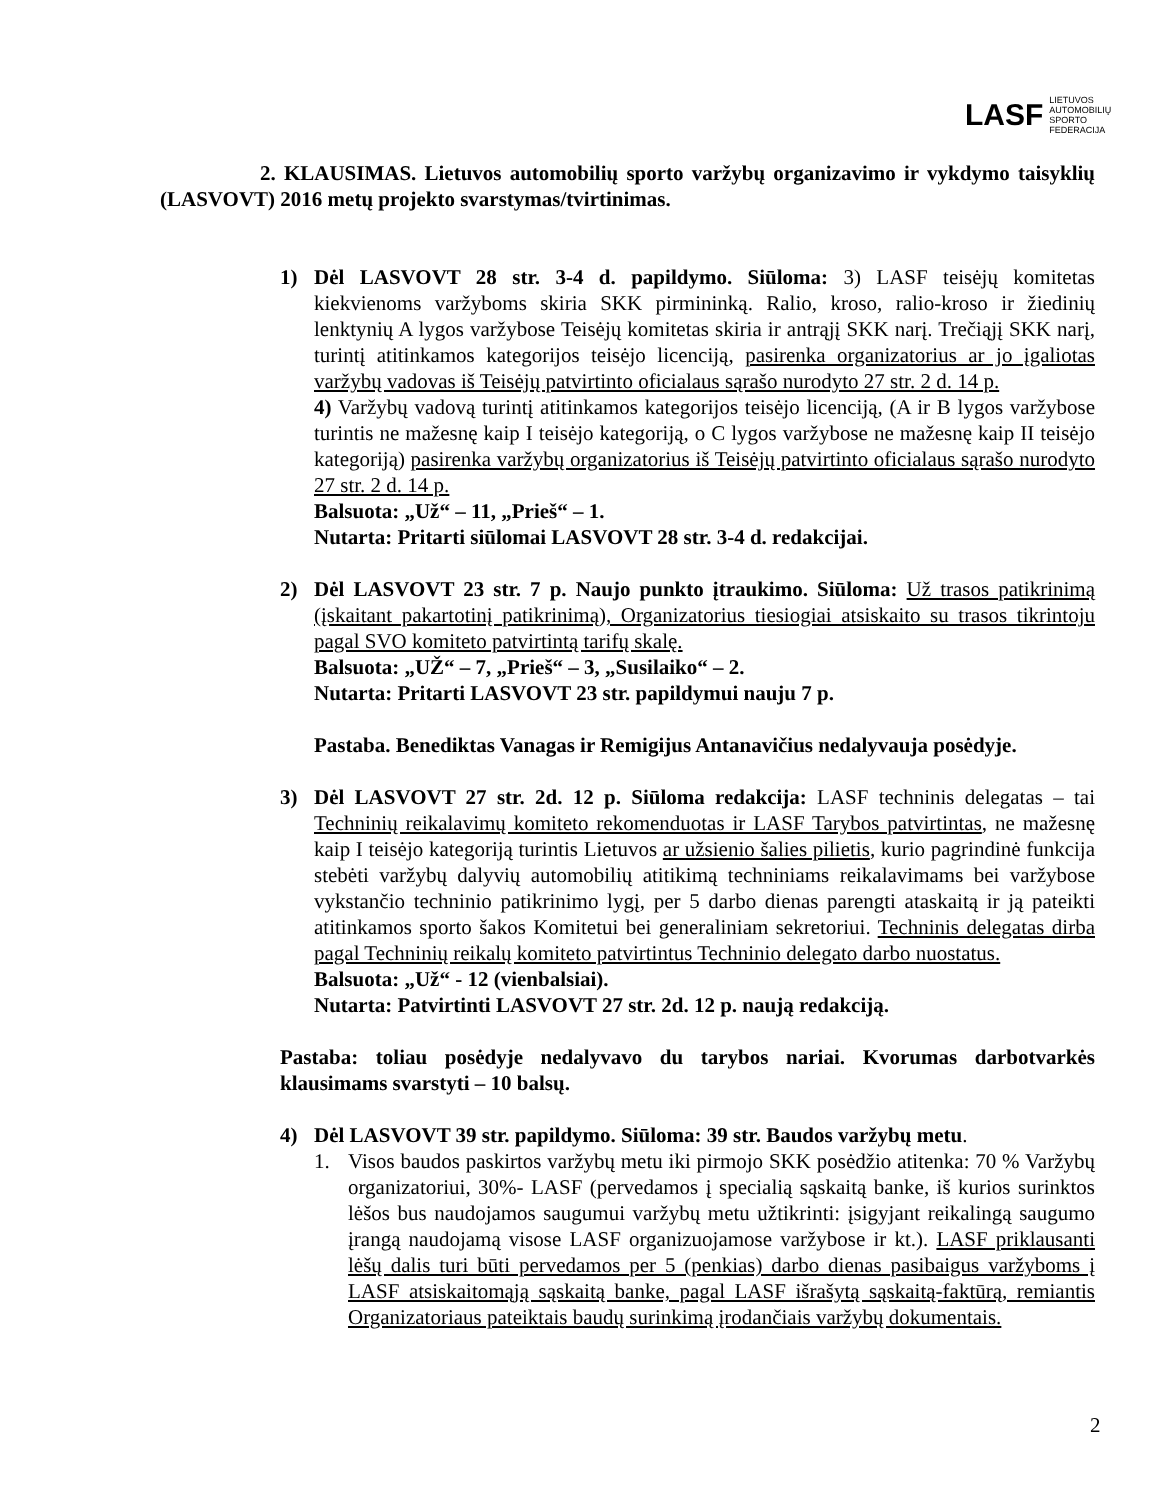LASF LIETUVOS
AUTOMOBILIŲ
SPORTO
FEDERACIJA
2. KLAUSIMAS. Lietuvos automobilių sporto varžybų organizavimo ir vykdymo taisyklių (LASVOVT) 2016 metų projekto svarstymas/tvirtinimas.
1) Dėl LASVOVT 28 str. 3-4 d. papildymo. Siūloma: 3) LASF teisėjų komitetas kiekvienoms varžyboms skiria SKK pirmininką. Ralio, kroso, ralio-kroso ir žiedinių lenktynių A lygos varžybose Teisėjų komitetas skiria ir antrąjį SKK narį. Trečiąjį SKK narį, turintį atitinkamos kategorijos teisėjo licenciją, pasirenka organizatorius ar jo įgaliotas varžybų vadovas iš Teisėjų patvirtinto oficialaus sąrašo nurodyto 27 str. 2 d. 14 p.
4) Varžybų vadovą turintį atitinkamos kategorijos teisėjo licenciją, (A ir B lygos varžybose turintis ne mažesnę kaip I teisėjo kategoriją, o C lygos varžybose ne mažesnę kaip II teisėjo kategoriją) pasirenka varžybų organizatorius iš Teisėjų patvirtinto oficialaus sąrašo nurodyto 27 str. 2 d. 14 p.
Balsuota: „Už“ – 11, „Prieš“ – 1.
Nutarta: Pritarti siūlomai LASVOVT 28 str. 3-4 d. redakcijai.
2) Dėl LASVOVT 23 str. 7 p. Naujo punkto įtraukimo. Siūloma: Už trasos patikrinimą (įskaitant pakartotinį patikrinimą), Organizatorius tiesiogiai atsiskaito su trasos tikrintoju pagal SVO komiteto patvirtintą tarifų skalę.
Balsuota: „UŽ“ – 7, „Prieš“ – 3, „Susilaiko“ – 2.
Nutarta: Pritarti LASVOVT 23 str. papildymui nauju 7 p.
Pastaba. Benediktas Vanagas ir Remigijus Antanavičius nedalyvauja posėdyje.
3) Dėl LASVOVT 27 str. 2d. 12 p. Siūloma redakcija: LASF techninis delegatas – tai Techninių reikalavimų komiteto rekomenduotas ir LASF Tarybos patvirtintas, ne mažesnę kaip I teisėjo kategoriją turintis Lietuvos ar užsienio šalies pilietis, kurio pagrindinė funkcija stebėti varžybų dalyvių automobilių atitikimą techniniams reikalavimams bei varžybose vykstančio techninio patikrinimo lygį, per 5 darbo dienas parengti ataskaitą ir ją pateikti atitinkamos sporto šakos Komitetui bei generaliniam sekretoriui. Techninis delegatas dirba pagal Techninių reikalų komiteto patvirtintus Techninio delegato darbo nuostatus.
Balsuota: „Už“ - 12 (vienbalsiai).
Nutarta: Patvirtinti LASVOVT 27 str. 2d. 12 p. naują redakciją.
Pastaba: toliau posėdyje nedalyvavo du tarybos nariai. Kvorumas darbotvarkės klausimams svarstyti – 10 balsų.
4) Dėl LASVOVT 39 str. papildymo. Siūloma: 39 str. Baudos varžybų metu.
1. Visos baudos paskirtos varžybų metu iki pirmojo SKK posėdžio atitenka: 70 % Varžybų organizatoriui, 30%- LASF (pervedamos į specialią sąskaitą banke, iš kurios surinktos lėšos bus naudojamos saugumui varžybų metu užtikrinti: įsigyjant reikalingą saugumo įrangą naudojamą visose LASF organizuojamose varžybose ir kt.). LASF priklausanti lėšų dalis turi būti pervedamos per 5 (penkias) darbo dienas pasibaigus varžyboms į LASF atsiskaitomąją sąskaitą banke, pagal LASF išrašytą sąskaitą-faktūrą, remiantis Organizatoriaus pateiktais baudų surinkimą įrodančiais varžybų dokumentais.
2